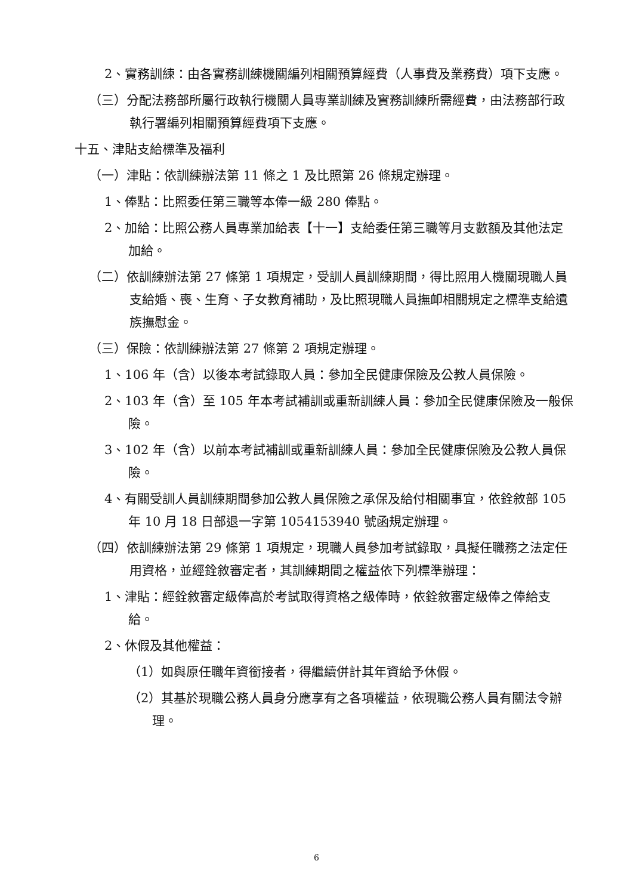2、實務訓練：由各實務訓練機關編列相關預算經費（人事費及業務費）項下支應。
（三）分配法務部所屬行政執行機關人員專業訓練及實務訓練所需經費，由法務部行政執行署編列相關預算經費項下支應。
十五、津貼支給標準及福利
（一）津貼：依訓練辦法第 11 條之 1 及比照第 26 條規定辦理。
1、俸點：比照委任第三職等本俸一級 280 俸點。
2、加給：比照公務人員專業加給表【十一】支給委任第三職等月支數額及其他法定加給。
（二）依訓練辦法第 27 條第 1 項規定，受訓人員訓練期間，得比照用人機關現職人員支給婚、喪、生育、子女教育補助，及比照現職人員撫卹相關規定之標準支給遺族撫慰金。
（三）保險：依訓練辦法第 27 條第 2 項規定辦理。
1、106 年（含）以後本考試錄取人員：參加全民健康保險及公教人員保險。
2、103 年（含）至 105 年本考試補訓或重新訓練人員：參加全民健康保險及一般保險。
3、102 年（含）以前本考試補訓或重新訓練人員：參加全民健康保險及公教人員保險。
4、有關受訓人員訓練期間參加公教人員保險之承保及給付相關事宜，依銓敘部 105 年 10 月 18 日部退一字第 1054153940 號函規定辦理。
（四）依訓練辦法第 29 條第 1 項規定，現職人員參加考試錄取，具擬任職務之法定任用資格，並經銓敘審定者，其訓練期間之權益依下列標準辦理：
1、津貼：經銓敘審定級俸高於考試取得資格之級俸時，依銓敘審定級俸之俸給支給。
2、休假及其他權益：
（1）如與原任職年資銜接者，得繼續併計其年資給予休假。
（2）其基於現職公務人員身分應享有之各項權益，依現職公務人員有關法令辦理。
6